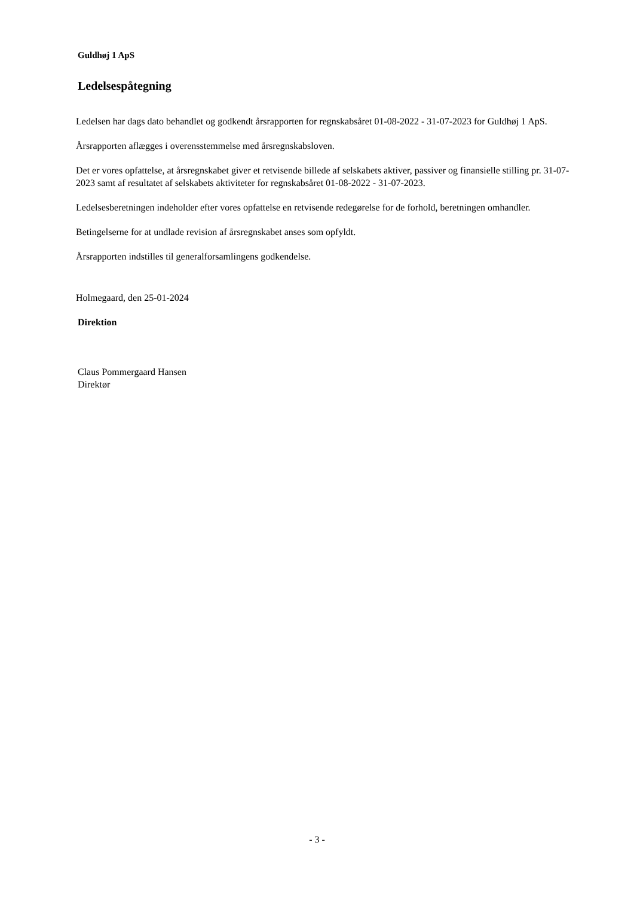Guldhøj 1 ApS
Ledelsespåtegning
Ledelsen har dags dato behandlet og godkendt årsrapporten for regnskabsåret 01-08-2022 - 31-07-2023 for Guldhøj 1 ApS.
Årsrapporten aflægges i overensstemmelse med årsregnskabsloven.
Det er vores opfattelse, at årsregnskabet giver et retvisende billede af selskabets aktiver, passiver og finansielle stilling pr. 31-07-2023 samt af resultatet af selskabets aktiviteter for regnskabsåret 01-08-2022 - 31-07-2023.
Ledelsesberetningen indeholder efter vores opfattelse en retvisende redegørelse for de forhold, beretningen omhandler.
Betingelserne for at undlade revision af årsregnskabet anses som opfyldt.
Årsrapporten indstilles til generalforsamlingens godkendelse.
Holmegaard, den 25-01-2024
Direktion
Claus Pommergaard Hansen
Direktør
- 3 -